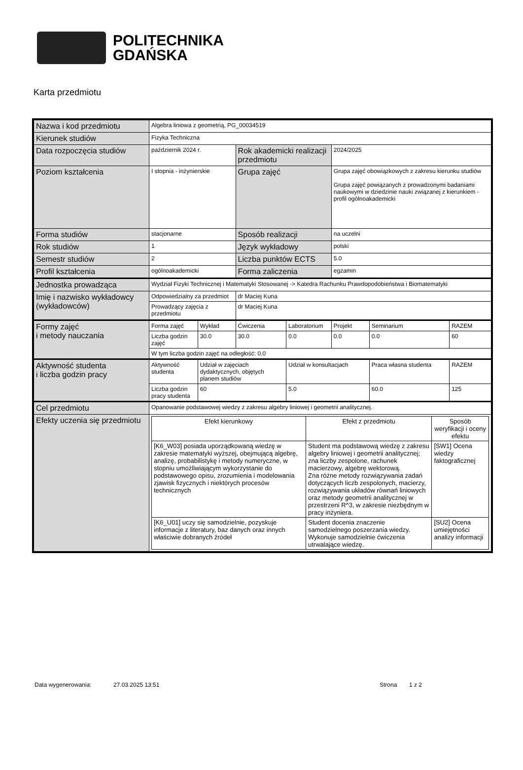POLITECHNIKA
GDAŃSKA
Karta przedmiotu
| Nazwa i kod przedmiotu | Algebra liniowa z geometrią, PG_00034519 | | | | | | |
| Kierunek studiów | Fizyka Techniczna | | | | | | |
| Data rozpoczęcia studiów | październik 2024 r. | | Rok akademicki realizacji przedmiotu | | 2024/2025 | | |
| Poziom kształcenia | I stopnia - inżynierskie | | Grupa zajęć | | Grupa zajęć obowiązkowych z zakresu kierunku studiów Grupa zajęć powiązanych z prowadzonymi badaniami naukowymi w dziedzinie nauki związanej z kierunkiem - profil ogólnoakademicki | | |
| Forma studiów | stacjonarne | | Sposób realizacji | | na uczelni | | |
| Rok studiów | 1 | | Język wykładowy | | polski | | |
| Semestr studiów | 2 | | Liczba punktów ECTS | | 5.0 | | |
| Profil kształcenia | ogólnoakademicki | | Forma zaliczenia | | egzamin | | |
| Jednostka prowadząca | Wydział Fizyki Technicznej i Matematyki Stosowanej -> Katedra Rachunku Prawdopodobieństwa i Biomatematyki | | | | | | |
| Imię i nazwisko wykładowcy (wykładowców) | Odpowiedzialny za przedmiot | | dr Maciej Kuna | | | | |
| | Prowadzący zajęcia z przedmiotu | | dr Maciej Kuna | | | | |
| Formy zajęć i metody nauczania | Forma zajęć | Wykład | Ćwiczenia | Laboratorium | Projekt | Seminarium | RAZEM |
| | Liczba godzin zajęć | 30.0 | 30.0 | 0.0 | 0.0 | 0.0 | 60 |
| | W tym liczba godzin zajęć na odległość: 0.0 | | | | | | |
| Aktywność studenta i liczba godzin pracy | Aktywność studenta | Udział w zajęciach dydaktycznych, objętych planem studiów | | Udział w konsultacjach | | Praca własna studenta | RAZEM |
| | Liczba godzin pracy studenta | 60 | | 5.0 | | 60.0 | 125 |
| Cel przedmiotu | Opanowanie podstawowej wiedzy z zakresu algebry liniowej i geometrii analitycznej. | | | | | | |
| Efekty uczenia się przedmiotu | / Efekt kierunkowy / Efekt z przedmiotu / Sposób weryfikacji i oceny efektu / / --- / --- / --- / / [K6_W03] posiada uporządkowaną wiedzę w zakresie matematyki wyższej, obejmującą algebrę, analizę, probabilistykę i metody numeryczne, w stopniu umożliwiającym wykorzystanie do podstawowego opisu, zrozumienia i modelowania zjawisk fizycznych i niektórych procesów technicznych / Student ma podstawową wiedzę z zakresu algebry liniowej i geometrii analitycznej; zna liczby zespolone, rachunek macierzowy, algebrę wektorową. Zna różne metody rozwiązywania zadań dotyczących liczb zespolonych, macierzy, rozwiązywania układów równań liniowych oraz metody geometrii analitycznej w przestrzeni R^3, w zakresie niezbędnym w pracy inżyniera. / [SW1] Ocena wiedzy faktograficznej / / [K6_U01] uczy się samodzielnie, pozyskuje informacje z literatury, baz danych oraz innych właściwie dobranych źródeł / Student docenia znaczenie samodzielnego poszerzania wiedzy. Wykonuje samodzielnie ćwiczenia utrwalające wiedzę. / [SU2] Ocena umiejętności analizy informacji / | | | | | | |
Data wygenerowania: 27.03.2025 13:51 Strona 1 z 2